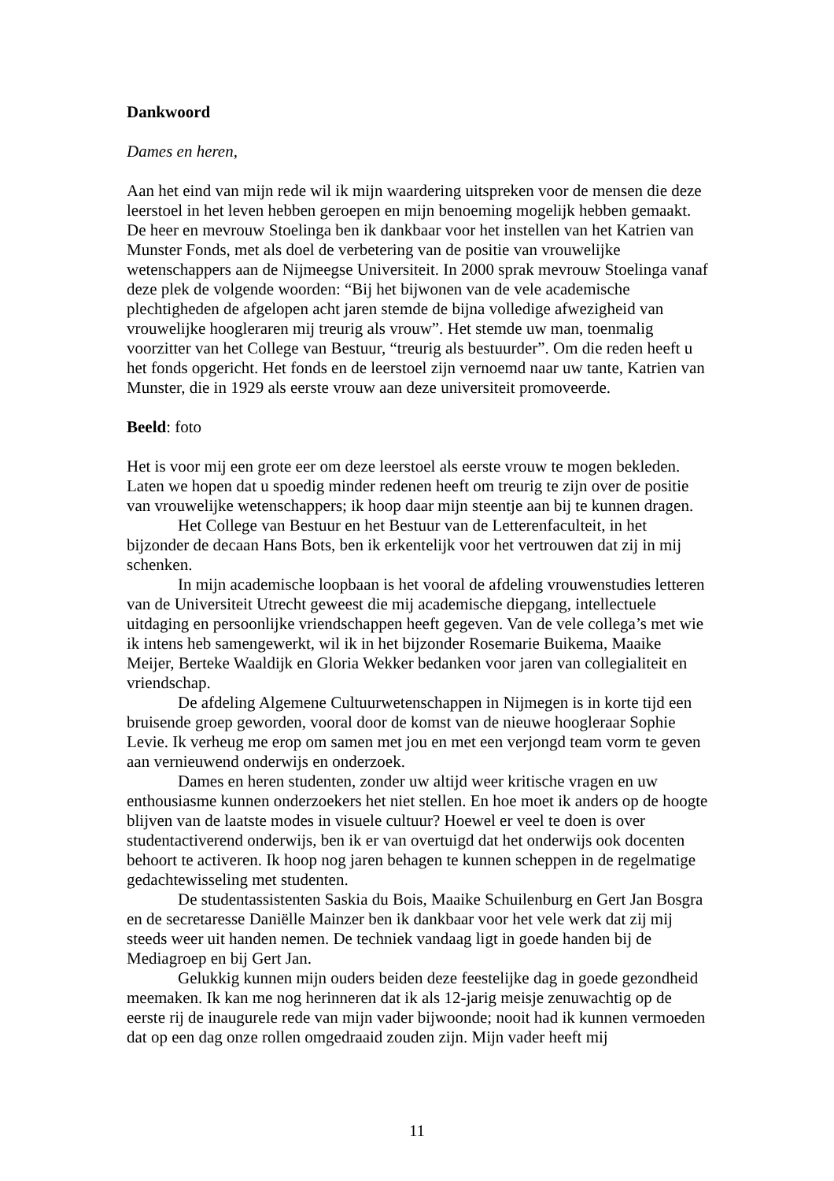Dankwoord
Dames en heren,
Aan het eind van mijn rede wil ik mijn waardering uitspreken voor de mensen die deze leerstoel in het leven hebben geroepen en mijn benoeming mogelijk hebben gemaakt. De heer en mevrouw Stoelinga ben ik dankbaar voor het instellen van het Katrien van Munster Fonds, met als doel de verbetering van de positie van vrouwelijke wetenschappers aan de Nijmeegse Universiteit. In 2000 sprak mevrouw Stoelinga vanaf deze plek de volgende woorden: “Bij het bijwonen van de vele academische plechtigheden de afgelopen acht jaren stemde de bijna volledige afwezigheid van vrouwelijke hoogleraren mij treurig als vrouw”. Het stemde uw man, toenmalig voorzitter van het College van Bestuur, “treurig als bestuurder”. Om die reden heeft u het fonds opgericht. Het fonds en de leerstoel zijn vernoemd naar uw tante, Katrien van Munster, die in 1929 als eerste vrouw aan deze universiteit promoveerde.
Beeld: foto
Het is voor mij een grote eer om deze leerstoel als eerste vrouw te mogen bekleden. Laten we hopen dat u spoedig minder redenen heeft om treurig te zijn over de positie van vrouwelijke wetenschappers; ik hoop daar mijn steentje aan bij te kunnen dragen.
Het College van Bestuur en het Bestuur van de Letterenfaculteit, in het bijzonder de decaan Hans Bots, ben ik erkentelijk voor het vertrouwen dat zij in mij schenken.
In mijn academische loopbaan is het vooral de afdeling vrouwenstudies letteren van de Universiteit Utrecht geweest die mij academische diepgang, intellectuele uitdaging en persoonlijke vriendschappen heeft gegeven. Van de vele collega’s met wie ik intens heb samengewerkt, wil ik in het bijzonder Rosemarie Buikema, Maaike Meijer, Berteke Waaldijk en Gloria Wekker bedanken voor jaren van collegialiteit en vriendschap.
De afdeling Algemene Cultuurwetenschappen in Nijmegen is in korte tijd een bruisende groep geworden, vooral door de komst van de nieuwe hoogleraar Sophie Levie. Ik verheug me erop om samen met jou en met een verjongd team vorm te geven aan vernieuwend onderwijs en onderzoek.
Dames en heren studenten, zonder uw altijd weer kritische vragen en uw enthousiasme kunnen onderzoekers het niet stellen. En hoe moet ik anders op de hoogte blijven van de laatste modes in visuele cultuur? Hoewel er veel te doen is over studentactiverend onderwijs, ben ik er van overtuigd dat het onderwijs ook docenten behoort te activeren. Ik hoop nog jaren behagen te kunnen scheppen in de regelmatige gedachtewisseling met studenten.
De studentassistenten Saskia du Bois, Maaike Schuilenburg en Gert Jan Bosgra en de secretaresse Daniëlle Mainzer ben ik dankbaar voor het vele werk dat zij mij steeds weer uit handen nemen. De techniek vandaag ligt in goede handen bij de Mediagroep en bij Gert Jan.
Gelukkig kunnen mijn ouders beiden deze feestelijke dag in goede gezondheid meemaken. Ik kan me nog herinneren dat ik als 12-jarig meisje zenuwachtig op de eerste rij de inaugurele rede van mijn vader bijwoonde; nooit had ik kunnen vermoeden dat op een dag onze rollen omgedraaid zouden zijn. Mijn vader heeft mij
11